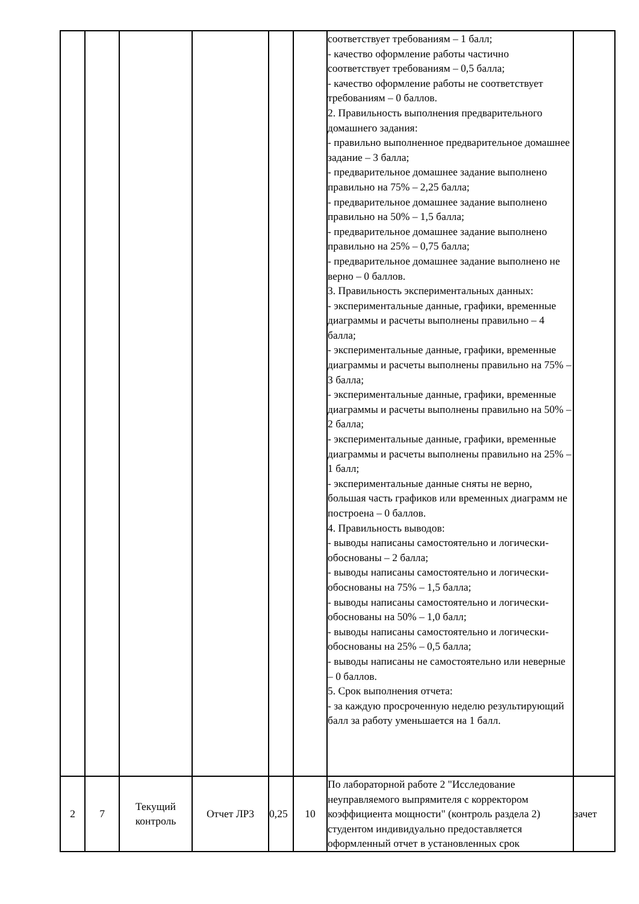| | | | | | | соответствует требованиям – 1 балл; - качество оформление работы частично соответствует требованиям – 0,5 балла; - качество оформление работы не соответствует требованиям – 0 баллов. 2. Правильность выполнения предварительного домашнего задания: - правильно выполненное предварительное домашнее задание – 3 балла; - предварительное домашнее задание выполнено правильно на 75% – 2,25 балла; - предварительное домашнее задание выполнено правильно на 50% – 1,5 балла; - предварительное домашнее задание выполнено правильно на 25% – 0,75 балла; - предварительное домашнее задание выполнено не верно – 0 баллов. 3. Правильность экспериментальных данных: - экспериментальные данные, графики, временные диаграммы и расчеты выполнены правильно – 4 балла; - экспериментальные данные, графики, временные диаграммы и расчеты выполнены правильно на 75% – 3 балла; - экспериментальные данные, графики, временные диаграммы и расчеты выполнены правильно на 50% – 2 балла; - экспериментальные данные, графики, временные диаграммы и расчеты выполнены правильно на 25% – 1 балл; - экспериментальные данные сняты не верно, большая часть графиков или временных диаграмм не построена – 0 баллов. 4. Правильность выводов: - выводы написаны самостоятельно и логически-обоснованы – 2 балла; - выводы написаны самостоятельно и логически-обоснованы на 75% – 1,5 балла; - выводы написаны самостоятельно и логически-обоснованы на 50% – 1,0 балл; - выводы написаны самостоятельно и логически-обоснованы на 25% – 0,5 балла; - выводы написаны не самостоятельно или неверные – 0 баллов. 5. Срок выполнения отчета: - за каждую просроченную неделю результирующий балл за работу уменьшается на 1 балл. | |
| 2 | 7 | Текущий контроль | Отчет ЛР3 | 0,25 | 10 | По лабораторной работе 2 "Исследование неуправляемого выпрямителя с корректором коэффициента мощности" (контроль раздела 2) студентом индивидуально предоставляется оформленный отчет в установленных срок | зачет |